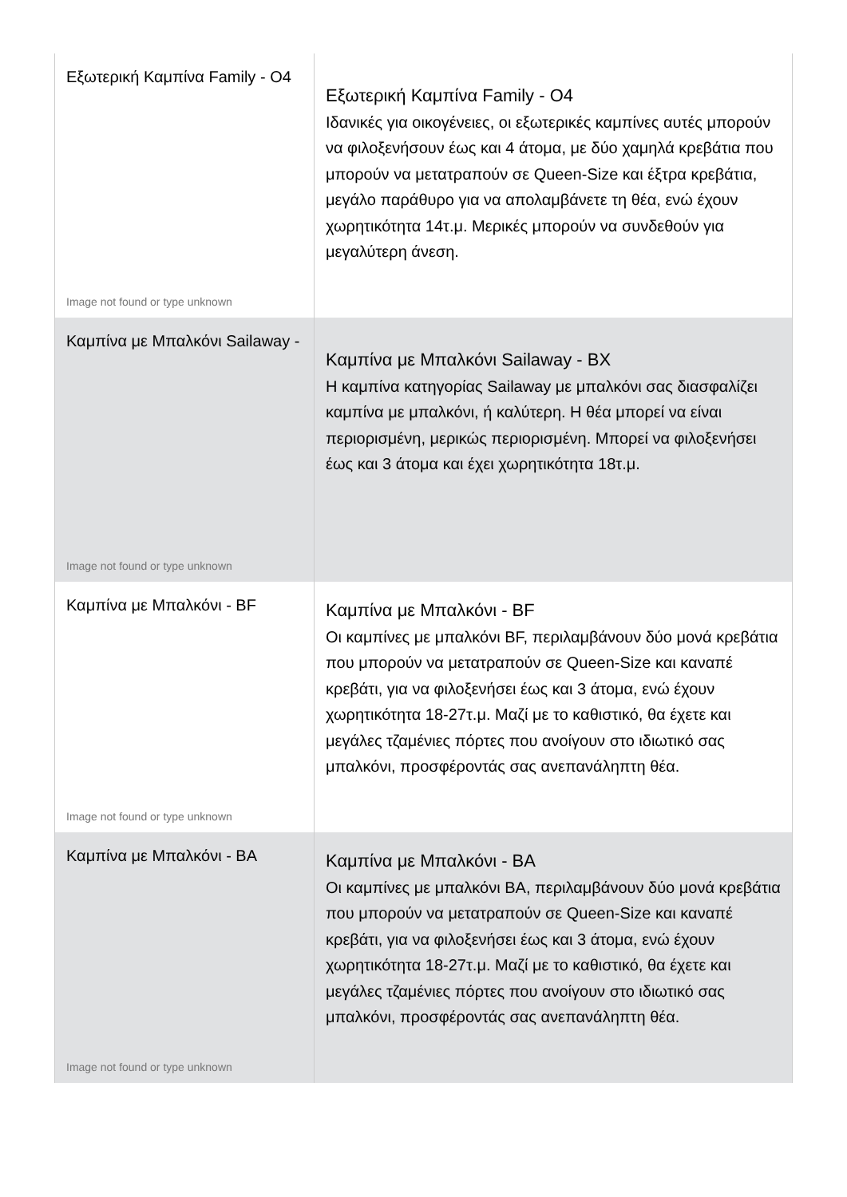| Εξωτερική Καμπίνα Family - O4 Image not found or type unknown | Εξωτερική Καμπίνα Family - O4 Ιδανικές για οικογένειες, οι εξωτερικές καμπίνες αυτές μπορούν να φιλοξενήσουν έως και 4 άτομα, με δύο χαμηλά κρεβάτια που μπορούν να μετατραπούν σε Queen-Size και έξτρα κρεβάτια, μεγάλο παράθυρο για να απολαμβάνετε τη θέα, ενώ έχουν χωρητικότητα 14τ.μ. Μερικές μπορούν να συνδεθούν για μεγαλύτερη άνεση. |
| Καμπίνα με Μπαλκόνι Sailaway - Image not found or type unknown | Καμπίνα με Μπαλκόνι Sailaway - BX Η καμπίνα κατηγορίας Sailaway με μπαλκόνι σας διασφαλίζει καμπίνα με μπαλκόνι, ή καλύτερη. Η θέα μπορεί να είναι περιορισμένη, μερικώς περιορισμένη. Μπορεί να φιλοξενήσει έως και 3 άτομα και έχει χωρητικότητα 18τ.μ. |
| Καμπίνα με Μπαλκόνι - BF Image not found or type unknown | Καμπίνα με Μπαλκόνι - BF Οι καμπίνες με μπαλκόνι BF, περιλαμβάνουν δύο μονά κρεβάτια που μπορούν να μετατραπούν σε Queen-Size και καναπέ κρεβάτι, για να φιλοξενήσει έως και 3 άτομα, ενώ έχουν χωρητικότητα 18-27τ.μ. Μαζί με το καθιστικό, θα έχετε και μεγάλες τζαμένιες πόρτες που ανοίγουν στο ιδιωτικό σας μπαλκόνι, προσφέροντάς σας ανεπανάληπτη θέα. |
| Καμπίνα με Μπαλκόνι - BA Image not found or type unknown | Καμπίνα με Μπαλκόνι - BA Οι καμπίνες με μπαλκόνι BA, περιλαμβάνουν δύο μονά κρεβάτια που μπορούν να μετατραπούν σε Queen-Size και καναπέ κρεβάτι, για να φιλοξενήσει έως και 3 άτομα, ενώ έχουν χωρητικότητα 18-27τ.μ. Μαζί με το καθιστικό, θα έχετε και μεγάλες τζαμένιες πόρτες που ανοίγουν στο ιδιωτικό σας μπαλκόνι, προσφέροντάς σας ανεπανάληπτη θέα. |